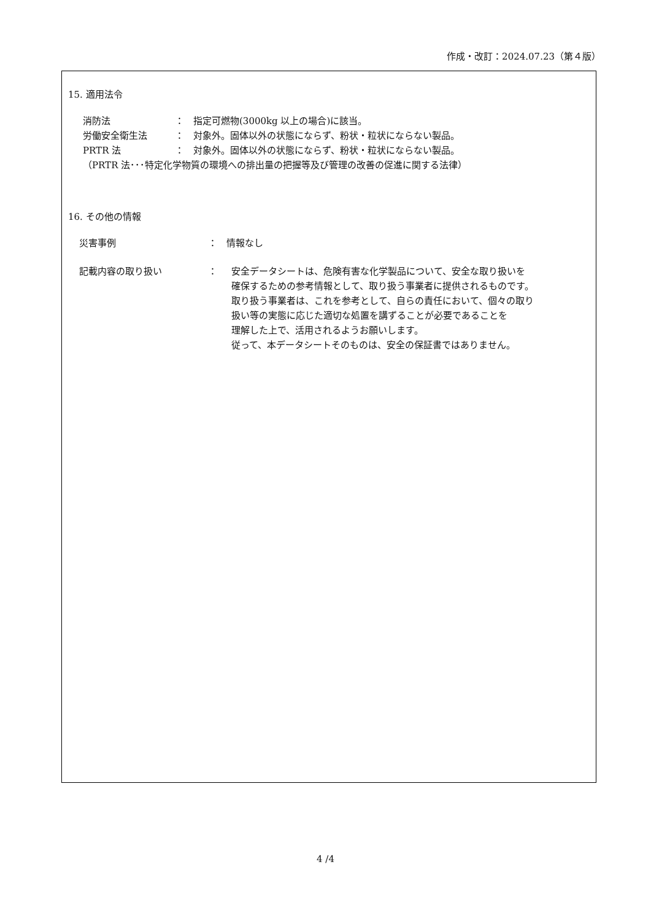作成・改訂：2024.07.23（第４版）
15. 適用法令
消防法 ： 指定可燃物(3000kg 以上の場合)に該当。
労働安全衛生法 ： 対象外。固体以外の状態にならず、粉状・粒状にならない製品。
PRTR 法 ： 対象外。固体以外の状態にならず、粉状・粒状にならない製品。
（PRTR 法･･･特定化学物質の環境への排出量の把握等及び管理の改善の促進に関する法律）
16. その他の情報
災害事例 ： 情報なし
記載内容の取り扱い ： 安全データシートは、危険有害な化学製品について、安全な取り扱いを
確保するための参考情報として、取り扱う事業者に提供されるものです。
取り扱う事業者は、これを参考として、自らの責任において、個々の取り
扱い等の実態に応じた適切な処置を講ずることが必要であることを
理解した上で、活用されるようお願いします。
従って、本データシートそのものは、安全の保証書ではありません。
4 /4